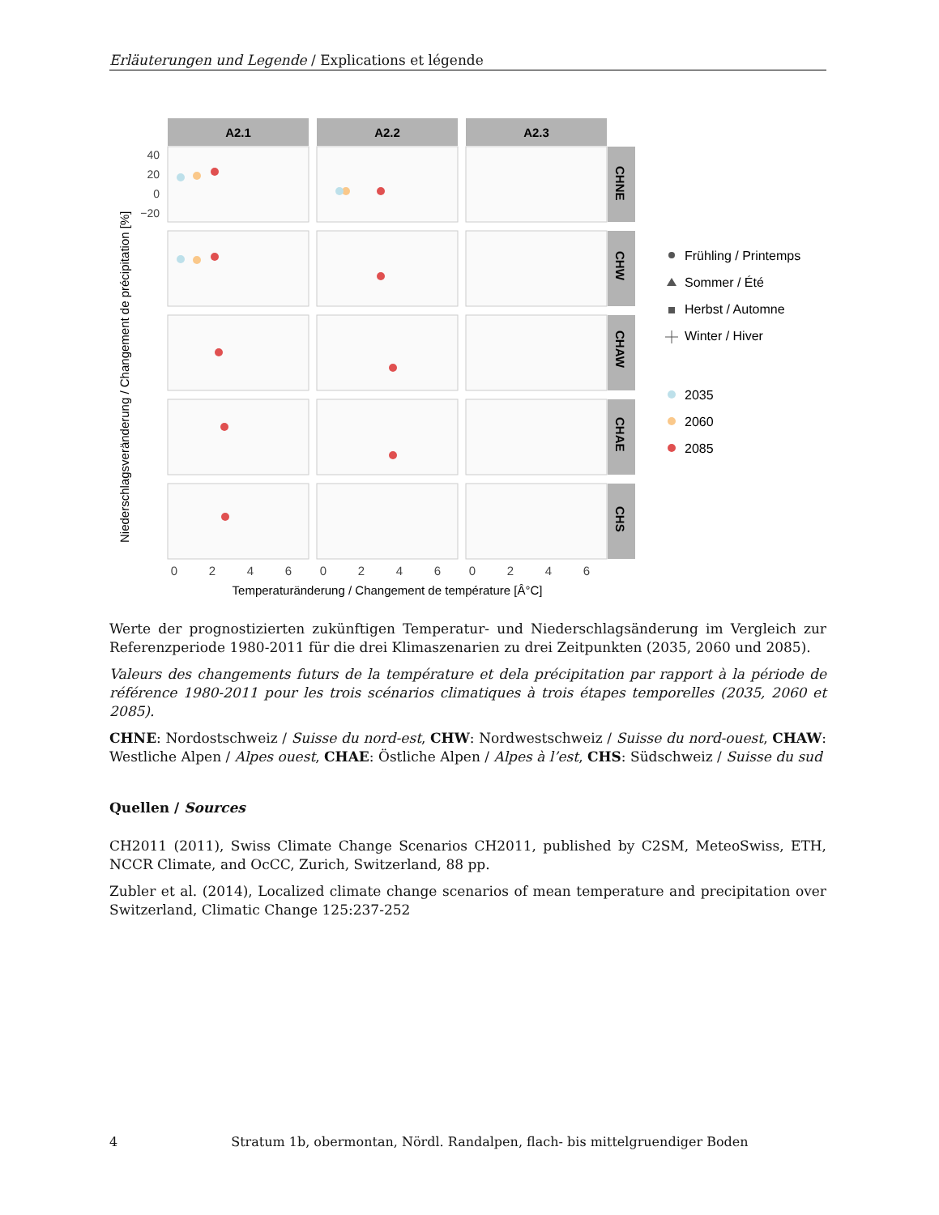Erläuterungen und Legende / Explications et légende
A2.1
A2.2
A2.3
CHNE
CHW
CHAW
CHAE
CHS
40
20
0
−20
Niederschlagsveränderung / Changement de précipitation [%]
0
2
4
6
0
2
4
6
0
2
4
6
Temperaturänderung / Changement de température [Â°C]
Frühling / Printemps
Sommer / Été
Herbst / Automne
Winter / Hiver
2035
2060
2085
Werte der prognostizierten zukünftigen Temperatur- und Niederschlagsänderung im Vergleich zur Referenzperiode 1980-2011 für die drei Klimaszenarien zu drei Zeitpunkten (2035, 2060 und 2085).
Valeurs des changements futurs de la température et dela précipitation par rapport à la période de référence 1980-2011 pour les trois scénarios climatiques à trois étapes temporelles (2035, 2060 et 2085).
CHNE: Nordostschweiz / Suisse du nord-est, CHW: Nordwestschweiz / Suisse du nord-ouest, CHAW: Westliche Alpen / Alpes ouest, CHAE: Östliche Alpen / Alpes à l’est, CHS: Südschweiz / Suisse du sud
Quellen / Sources
CH2011 (2011), Swiss Climate Change Scenarios CH2011, published by C2SM, MeteoSwiss, ETH, NCCR Climate, and OcCC, Zurich, Switzerland, 88 pp.
Zubler et al. (2014), Localized climate change scenarios of mean temperature and precipitation over Switzerland, Climatic Change 125:237-252
4 Stratum 1b, obermontan, Nördl. Randalpen, flach- bis mittelgruendiger Boden